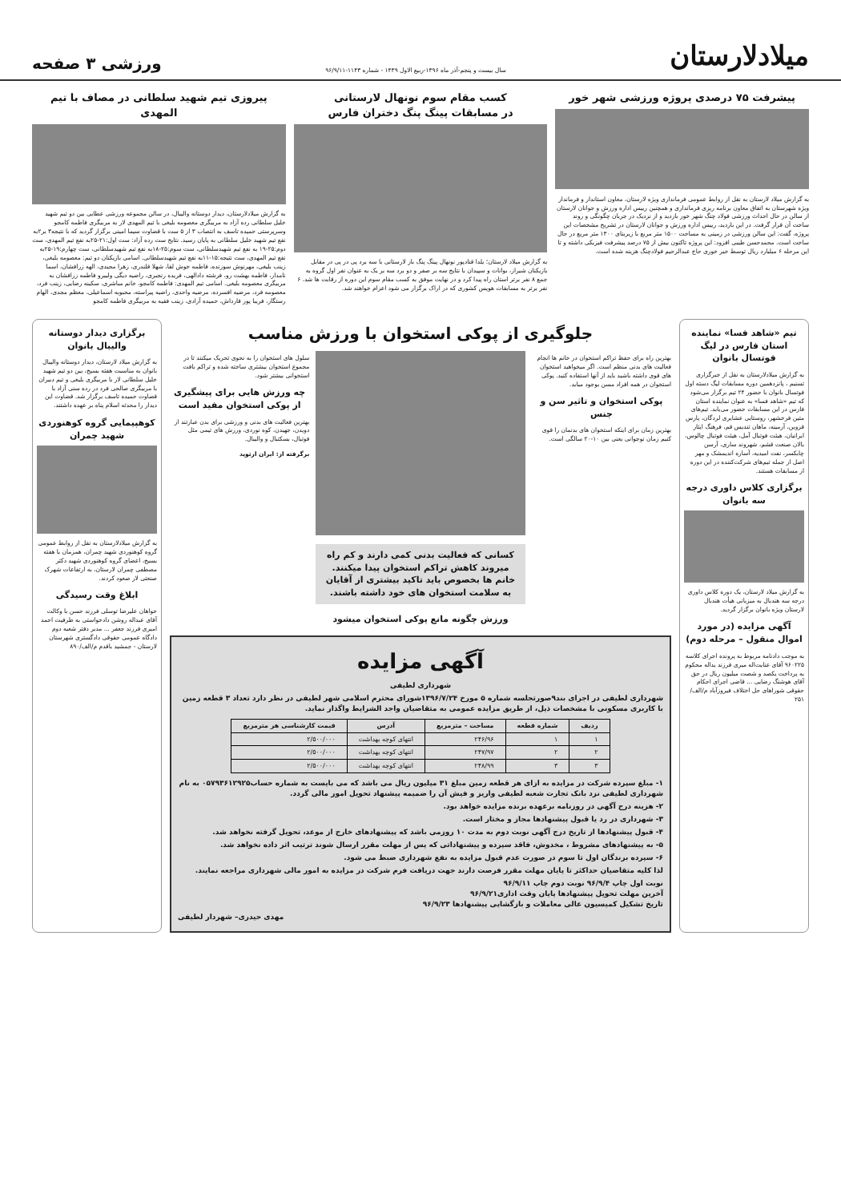میلادلارستان
سال بیست و پنجم-آذر ماه ۱۳۹۶-ربیع الاول ۱۴۳۹ - شماره ۱۱۴۳-۹۶/۹/۱۱
ورزشی ۳ صفحه
پیشرفت ۷۵ درصدی پروژه ورزشی شهر خور
به گزارش میلاد لارستان به نقل از روابط عمومی فرمانداری ویژه لارستان، معاون استاندار و فرماندار ویژه شهرستان به اتفاق معاون برنامه ریزی فرمانداری و همچنین رییس اداره ورزش و جوانان لارستان از سالن در حال احداث ورزشی فولاد چنگ شهر خور بازدید و از نزدیک در جریان چگونگی و روند ساخت آن قرار گرفت. در این بازدید، رییس اداره ورزش و جوانان لارستان در تشریح مشخصات این پروژه، گفت: این سالن ورزشی در زمینی به مساحت ۱۵۰۰ متر مربع با زیربنای ۱۳۰۰ متر مربع در حال ساخت است. محمدحسن طیبی افزود: این پروژه تاکنون بیش از ۷۵ درصد پیشرفت فیزیکی داشته و تا این مرحله ۶ میلیارد ریال توسط خیر خوری حاج عبدالرحیم فولادچنگ هزینه شده است.
کسب مقام سوم نونهال لارستانی
در مسابقات پینگ پنگ دختران فارس
به گزارش میلاد لارستان؛ یلدا قنادپور نونهال پینگ پنگ باز لارستانی با سه برد پی در پی در مقابل بازیکنان شیراز، بوانات و سپیدان با نتایج سه بر صفر و دو برد سه بر یک به عنوان نفر اول گروه به جمع ۸ نفر برتر استان راه پیدا کرد و در نهایت موفق به کسب مقام سوم این دوره از رقابت ها شد. ۶ نفر برتر به مسابقات هوپس کشوری که در اراک برگزار می شود اعزام خواهند شد.
پیروزی تیم شهید سلطانی در مصاف با تیم المهدی
به گزارش میلادلارستان، دیدار دوستانه والیبال، در سالن مجموعه ورزشی عطایی بین دو تیم شهید خلیل سلطانی رده آزاد به مربیگری معصومه بلیغی با تیم المهدی لار به مربیگری فاطمه کامجو وسرپرستی حمیده تاسف به انتصاب ۳ از ۵ ست با قضاوت سیما امینی برگزار گردید که با نتیجه۳ بر۲به نفع تیم شهید خلیل سلطانی به پایان رسید. نتایج ست رده آزاد: ست اول:۲۱-۲۵به نفع تیم المهدی، ست دوم:۲۵-۱۹ به نفع تیم شهیدسلطانی، ست سوم:۲۵-۱۸به نفع تیم شهیدسلطانی، ست چهارم:۱۹-۲۵به نفع تیم المهدی، ست نتیجه:۱۵-۱۱به نفع تیم شهیدسلطانی. اسامی بازیکنان دو تیم: معصومه بلیغی، زینب بلیغی، مهرنوش سوزنده، فاطمه خوش لقا، شهلا قلندری، زهرا مجیدی، الهه زرافشان، اسما نامدار، فاطمه بهشت رو، فرشته دادالهی، فریده رنجبری، راضیه دیگی ولیبرو فاطمه زرافشان به مربیگری معصومه بلیغی. اسامی تیم المهدی: فاطمه کامجو، خانم مباشری، سکینه رضایی، زینب فرد، معصومه فرد، مرضیه افسرده، مرضیه واحدی، راضیه پیراسته، محبوبه اسماعیلی، معظم مجدی، الهام رستگار، فریبا پور قارداش، حمیده آزادی، زینب فقیه به مربیگری فاطمه کامجو
تیم «شاهد فسا» نماینده استان فارس در لیگ فوتسال بانوان
به گزارش میلادلارستان به نقل از خبرگزاری تسنیم ، پانزدهمین دوره مسابقات لیگ دسته اول فوتسال بانوان با حضور ۲۴ تیم برگزار می‌شود که تیم «شاهد فسا» به عنوان نماینده استان فارس در این مسابقات حضور می‌یابد. تیم‌های متین فرخشهر، روستایی عشایری لردگان، پارس قزوین، آرمینه، ماهان تندیس قم، فرهنگ ایثار ایرانیان، هیئت فوتبال آمل، هیئت فوتبال چالوس، بالان صنعت قشم، شهروند ساری، آرسن چابکسر، نفت امیدیه، آساره اندیمشک و مهر اصل از جمله تیم‌های شرکت‌کننده در این دوره از مسابقات هستند.
برگزاری کلاس داوری درجه سه بانوان
به گزارش میلاد لارستان، یک دوره کلاس داوری درجه سه هندبال به میزبانی هیأت هندبال لارستان ویژه بانوان برگزار گردید.
آگهی مزایده (در مورد اموال منقول – مرحله دوم)
به موجب دادنامه مربوط به پرونده اجرای کلاسه ۹۶۰۲۲۵ آقای عنایت‌اله میری فرزند یداله محکوم به پرداخت یکصد و شصت میلیون ریال در حق آقای هوشنگ رضایی ... قاضی اجرای احکام حقوقی شوراهای حل اختلاف فیروزآباد م/الف/۲۵۱
جلوگیری از پوکی استخوان با ورزش مناسب
بهترین راه برای حفظ تراکم استخوان در خانم ها انجام فعالیت های بدنی منظم است. اگر میخواهید استخوان های قوی داشته باشید باید از آنها استفاده کنید. پوکی استخوان در همه افراد مسن بوجود میاید.
پوکی استخوان و تاثیر سن و جنس
بهترین زمان برای اینکه استخوان های بدنمان را قوی کنیم زمان نوجوانی یعنی بین ۱۰-۲۰ سالگی است.
کسانی که فعالیت بدنی کمی دارند و کم راه میروند کاهش تراکم استخوان پیدا میکنند. خانم ها بخصوص باید تاکید بیشتری از آقایان به سلامت استخوان های خود داشته باشند.
ورزش چگونه مانع پوکی استخوان میشود
سلول های استخوان را به نحوی تحریک میکنند تا در مجموع استخوان بیشتری ساخته شده و تراکم بافت استخوانی بیشتر شود.
چه ورزش هایی برای پیشگیری از پوکی استخوان مفید است
بهترین فعالیت های بدنی و ورزشی برای بدن عبارتند از دویدن، جهیدن، کوه نوردی، ورزش های تیمی مثل فوتبال، بسکتبال و والیبال.
برگرفته از: ایران ارتوپد
آگهی مزایده
شهرداری لطیفی
شهرداری لطیفی در اجرای بند۹صورتجلسه شماره ۵ مورخ ۱۳۹۶/۷/۲۴شورای محترم اسلامی شهر لطیفی در نظر دارد تعداد ۳ قطعه زمین با کاربری مسکونی با مشخصات ذیل، از طریق مزایده عمومی به متقاضیان واجد الشرایط واگذار نماید.
| ردیف | شماره قطعه | مساحت – مترمربع | آدرس | قیمت کارشناسی هر مترمربع |
| --- | --- | --- | --- | --- |
| ۱ | ۱ | ۲۴۶/۹۶ | انتهای کوچه بهداشت | ۲/۵۰۰/۰۰۰ |
| ۲ | ۲ | ۲۴۷/۹۷ | انتهای کوچه بهداشت | ۲/۵۰۰/۰۰۰ |
| ۳ | ۳ | ۲۴۸/۹۹ | انتهای کوچه بهداشت | ۲/۵۰۰/۰۰۰ |
۱- مبلغ سپرده شرکت در مزایده به ازای هر قطعه زمین مبلغ ۳۱ میلیون ریال می باشد که می بایست به شماره حساب۰۵۷۹۳۶۱۲۹۲۵ به نام شهرداری لطیفی نزد بانک تجارت شعبه لطیفی واریز و فیش آن را ضمیمه پیشنهاد تحویل امور مالی گردد.
۲- هزینه درج آگهی در روزنامه برعهده برنده مزایده خواهد بود.
۳- شهرداری در رد یا قبول پیشنهادها مجاز و مختار است.
۴- قبول پیشنهادها از تاریخ درج آگهی نوبت دوم به مدت ۱۰ روزمی باشد که پیشنهادهای خارج از موعد، تحویل گرفته نخواهد شد.
۵- به پیشنهادهای مشروط ، مخدوش، فاقد سپرده و پیشنهاداتی که پس از مهلت مقرر ارسال شوند ترتیب اثر داده نخواهد شد.
۶- سپرده برندگان اول تا سوم در صورت عدم قبول مزایده به نفع شهرداری ضبط می شود.
لذا کلیه متقاضیان حداکثر تا پایان مهلت مقرر فرصت دارند جهت دریافت فرم شرکت در مزایده به امور مالی شهرداری مراجعه نمایند.
نوبت اول چاپ ۹۶/۹/۴ نوبت دوم چاپ ۹۶/۹/۱۱
آخرین مهلت تحویل پیشنهادها پایان وقت اداری۹۶/۹/۲۱
تاریخ تشکیل کمیسیون عالی معاملات و بازگشایی پیشنهادها ۹۶/۹/۲۳
مهدی حیدری– شهردار لطیفی
برگزاری دیدار دوستانه والیبال بانوان
به گزارش میلاد لارستان، دیدار دوستانه والیبال بانوان به مناسبت هفته بسیج، بین دو تیم شهید خلیل سلطانی لار با مربیگری بلیغی و تیم دبیران با مربیگری صالحی فرد در رده سنی آزاد با قضاوت حمیده تاسف برگزار شد. قضاوت این دیدار را محدثه اسلام پناه بر عهده داشتند.
کوهپیمایی گروه کوهنوردی شهید چمران
به گزارش میلادلارستان به نقل از روابط عمومی گروه کوهنوردی شهید چمران، همزمان با هفته بسیج، اعضای گروه کوهنوردی شهید دکتر مصطفی چمران لارستان، به ارتفاعات شهرک صنعتی لار صعود کردند.
ابلاغ وقت رسیدگی
خواهان علیرضا توسلی فرزند حسن با وکالت آقای عبداله روشن دادخواستی به طرفیت احمد امیری فرزند جعفر ... مدیر دفتر شعبه دوم دادگاه عمومی حقوقی دادگستری شهرستان لارستان - جمشید باقدم م/الف/۸۹۰